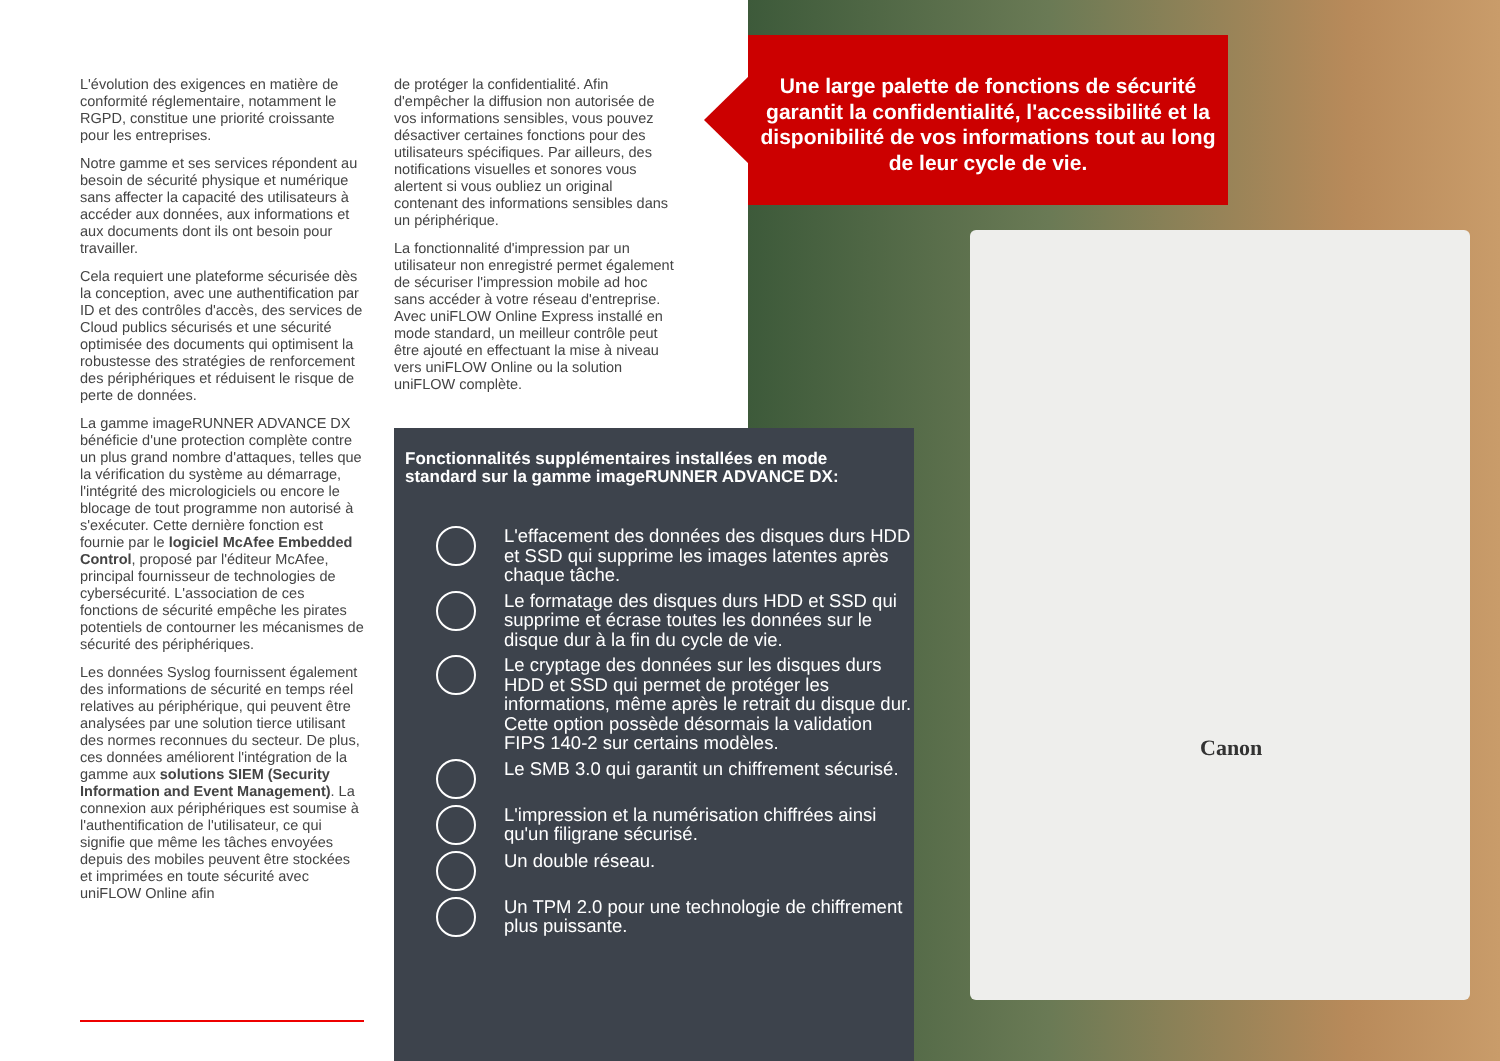Canon
L'évolution des exigences en matière de conformité réglementaire, notamment le RGPD, constitue une priorité croissante pour les entreprises.
Notre gamme et ses services répondent au besoin de sécurité physique et numérique sans affecter la capacité des utilisateurs à accéder aux données, aux informations et aux documents dont ils ont besoin pour travailler.
Cela requiert une plateforme sécurisée dès la conception, avec une authentification par ID et des contrôles d'accès, des services de Cloud publics sécurisés et une sécurité optimisée des documents qui optimisent la robustesse des stratégies de renforcement des périphériques et réduisent le risque de perte de données.
La gamme imageRUNNER ADVANCE DX bénéficie d'une protection complète contre un plus grand nombre d'attaques, telles que la vérification du système au démarrage, l'intégrité des micrologiciels ou encore le blocage de tout programme non autorisé à s'exécuter. Cette dernière fonction est fournie par le logiciel McAfee Embedded Control, proposé par l'éditeur McAfee, principal fournisseur de technologies de cybersécurité. L'association de ces fonctions de sécurité empêche les pirates potentiels de contourner les mécanismes de sécurité des périphériques.
Les données Syslog fournissent également des informations de sécurité en temps réel relatives au périphérique, qui peuvent être analysées par une solution tierce utilisant des normes reconnues du secteur. De plus, ces données améliorent l'intégration de la gamme aux solutions SIEM (Security Information and Event Management). La connexion aux périphériques est soumise à l'authentification de l'utilisateur, ce qui signifie que même les tâches envoyées depuis des mobiles peuvent être stockées et imprimées en toute sécurité avec uniFLOW Online afin
de protéger la confidentialité. Afin d'empêcher la diffusion non autorisée de vos informations sensibles, vous pouvez désactiver certaines fonctions pour des utilisateurs spécifiques. Par ailleurs, des notifications visuelles et sonores vous alertent si vous oubliez un original contenant des informations sensibles dans un périphérique.
La fonctionnalité d'impression par un utilisateur non enregistré permet également de sécuriser l'impression mobile ad hoc sans accéder à votre réseau d'entreprise. Avec uniFLOW Online Express installé en mode standard, un meilleur contrôle peut être ajouté en effectuant la mise à niveau vers uniFLOW Online ou la solution uniFLOW complète.
Une large palette de fonctions de sécurité garantit la confidentialité, l'accessibilité et la disponibilité de vos informations tout au long de leur cycle de vie.
Fonctionnalités supplémentaires installées en mode standard sur la gamme imageRUNNER ADVANCE DX:
L'effacement des données des disques durs HDD et SSD qui supprime les images latentes après chaque tâche.
Le formatage des disques durs HDD et SSD qui supprime et écrase toutes les données sur le disque dur à la fin du cycle de vie.
Le cryptage des données sur les disques durs HDD et SSD qui permet de protéger les informations, même après le retrait du disque dur. Cette option possède désormais la validation FIPS 140-2 sur certains modèles.
Le SMB 3.0 qui garantit un chiffrement sécurisé.
L'impression et la numérisation chiffrées ainsi qu'un filigrane sécurisé.
Un double réseau.
Un TPM 2.0 pour une technologie de chiffrement plus puissante.